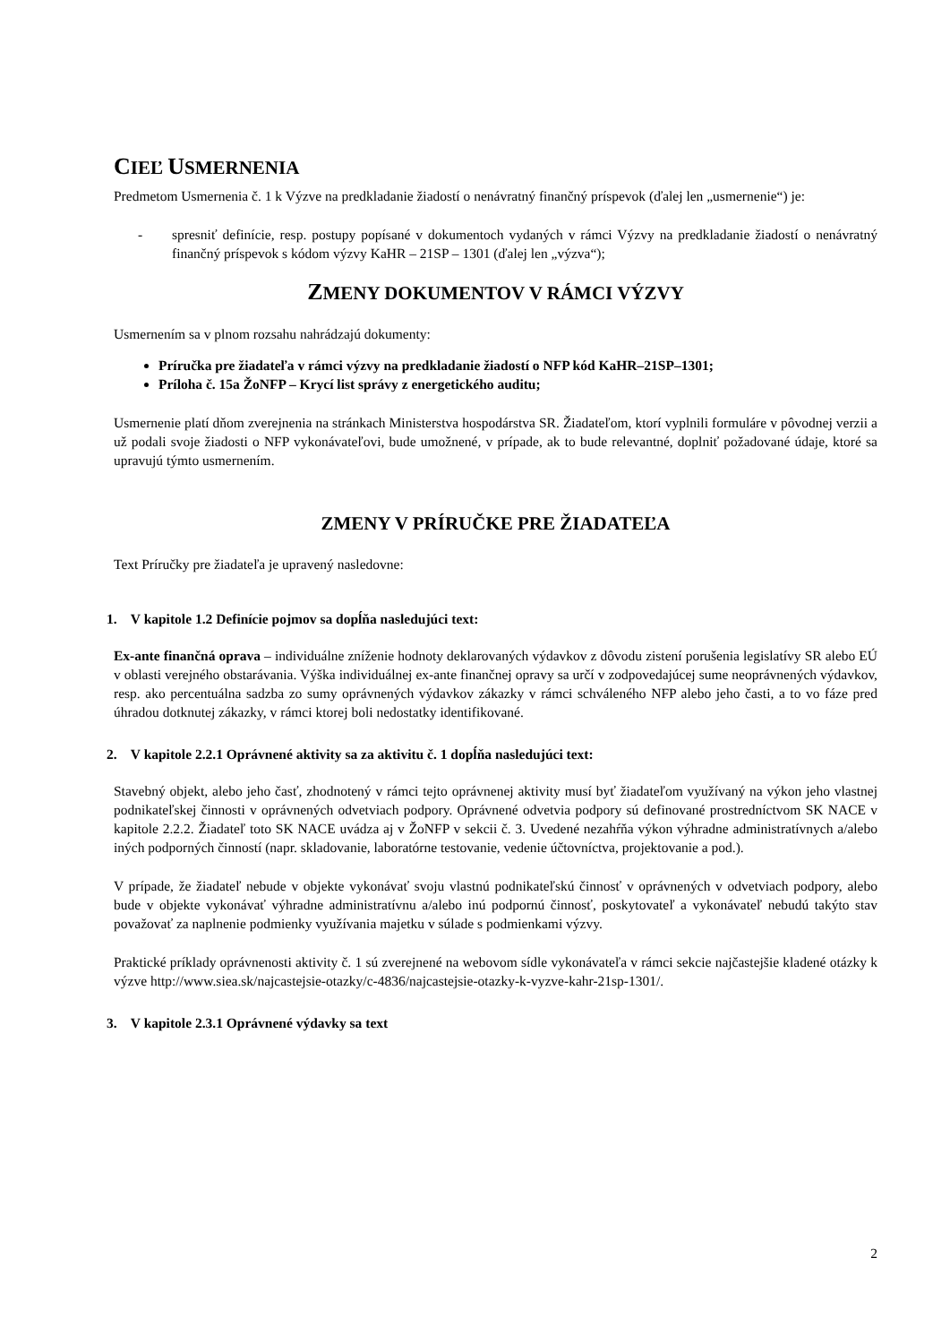CIEĽ USMERNENIA
Predmetom Usmernenia č. 1 k Výzve na predkladanie žiadostí o nenávratný finančný príspevok (ďalej len „usmernenie“) je:
- spresniť definície, resp. postupy popísané v dokumentoch vydaných v rámci Výzvy na predkladanie žiadostí o nenávratný finančný príspevok s kódom výzvy KaHR – 21SP – 1301 (ďalej len „výzva“);
ZMENY DOKUMENTOV V RÁMCI VÝZVY
Usmernením sa v plnom rozsahu nahrádzajú dokumenty:
Príručka pre žiadateľa v rámci výzvy na predkladanie žiadostí o NFP kód KaHR–21SP–1301;
Príloha č. 15a ŽoNFP – Krycí list správy z energetického auditu;
Usmernenie platí dňom zverejnenia na stránkach Ministerstva hospodárstva SR. Žiadateľom, ktorí vyplnili formuláre v pôvodnej verzii a už podali svoje žiadosti o NFP vykonávateľovi, bude umožnené, v prípade, ak to bude relevantné, doplniť požadované údaje, ktoré sa upravujú týmto usmernením.
ZMENY V PRÍRUČKE PRE ŽIADATEĽA
Text Príručky pre žiadateľa je upravený nasledovne:
1. V kapitole 1.2 Definície pojmov sa dopĺňa nasledujúci text:
Ex-ante finančná oprava – individuálne zníženie hodnoty deklarovaných výdavkov z dôvodu zistení porušenia legislatívy SR alebo EÚ v oblasti verejného obstarávania. Výška individuálnej ex-ante finančnej opravy sa určí v zodpovedajúcej sume neoprávnených výdavkov, resp. ako percentuálna sadzba zo sumy oprávnených výdavkov zákazky v rámci schváleného NFP alebo jeho časti, a to vo fáze pred úhradou dotknutej zákazky, v rámci ktorej boli nedostatky identifikované.
2. V kapitole 2.2.1 Oprávnené aktivity sa za aktivitu č. 1 dopĺňa nasledujúci text:
Stavebný objekt, alebo jeho časť, zhodnotený v rámci tejto oprávnenej aktivity musí byť žiadateľom využívaný na výkon jeho vlastnej podnikateľskej činnosti v oprávnených odvetviach podpory. Oprávnené odvetvia podpory sú definované prostredníctvom SK NACE v kapitole 2.2.2. Žiadateľ toto SK NACE uvádza aj v ŽoNFP v sekcii č. 3. Uvedené nezahŕňa výkon výhradne administratívnych a/alebo iných podporných činností (napr. skladovanie, laboratórne testovanie, vedenie účtovníctva, projektovanie a pod.).
V prípade, že žiadateľ nebude v objekte vykonávať svoju vlastnú podnikateľskú činnosť v oprávnených v odvetviach podpory, alebo bude v objekte vykonávať výhradne administratívnu a/alebo inú podpornú činnosť, poskytovateľ a vykonávateľ nebudú takýto stav považovať za naplnenie podmienky využívania majetku v súlade s podmienkami výzvy.
Praktické príklady oprávnenosti aktivity č. 1 sú zverejnené na webovom sídle vykonávateľa v rámci sekcie najčastejšie kladené otázky k výzve http://www.siea.sk/najcastejsie-otazky/c-4836/najcastejsie-otazky-k-vyzve-kahr-21sp-1301/.
3. V kapitole 2.3.1 Oprávnené výdavky sa text
2